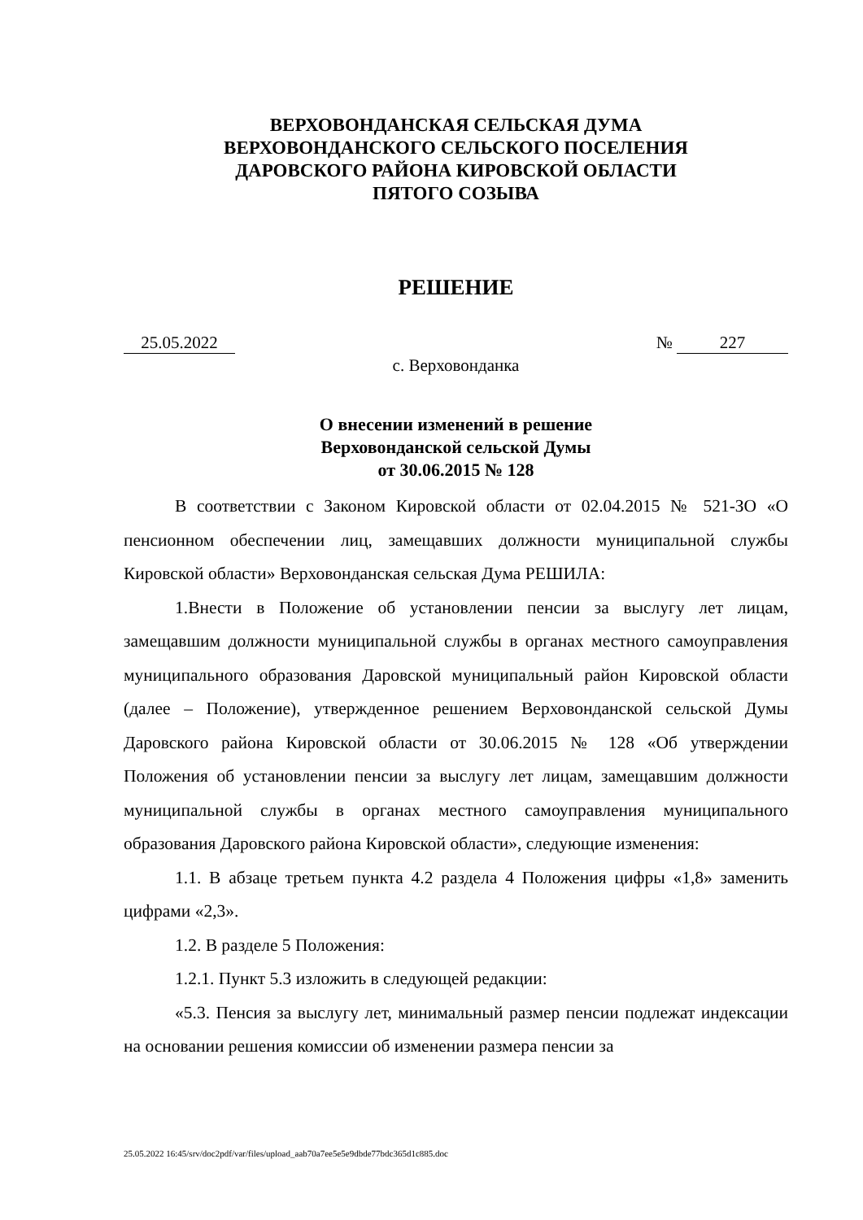ВЕРХОВОНДАНСКАЯ СЕЛЬСКАЯ ДУМА
ВЕРХОВОНДАНСКОГО СЕЛЬСКОГО ПОСЕЛЕНИЯ
ДАРОВСКОГО РАЙОНА КИРОВСКОЙ ОБЛАСТИ
ПЯТОГО СОЗЫВА
РЕШЕНИЕ
25.05.2022 № 227
с. Верховонданка
О внесении изменений в решение
Верховонданской сельской Думы
от 30.06.2015 № 128
В соответствии с Законом Кировской области от 02.04.2015 № 521-ЗО «О пенсионном обеспечении лиц, замещавших должности муниципальной службы Кировской области» Верховонданская сельская Дума РЕШИЛА:
1.Внести в Положение об установлении пенсии за выслугу лет лицам, замещавшим должности муниципальной службы в органах местного самоуправления муниципального образования Даровской муниципальный район Кировской области (далее – Положение), утвержденное решением Верховонданской сельской Думы Даровского района Кировской области от 30.06.2015 № 128 «Об утверждении Положения об установлении пенсии за выслугу лет лицам, замещавшим должности муниципальной службы в органах местного самоуправления муниципального образования Даровского района Кировской области», следующие изменения:
1.1. В абзаце третьем пункта 4.2 раздела 4 Положения цифры «1,8» заменить цифрами «2,3».
1.2. В разделе 5 Положения:
1.2.1. Пункт 5.3 изложить в следующей редакции:
«5.3. Пенсия за выслугу лет, минимальный размер пенсии подлежат индексации на основании решения комиссии об изменении размера пенсии за
25.05.2022 16:45/srv/doc2pdf/var/files/upload_aab70a7ee5e5e9dbde77bdc365d1c885.doc